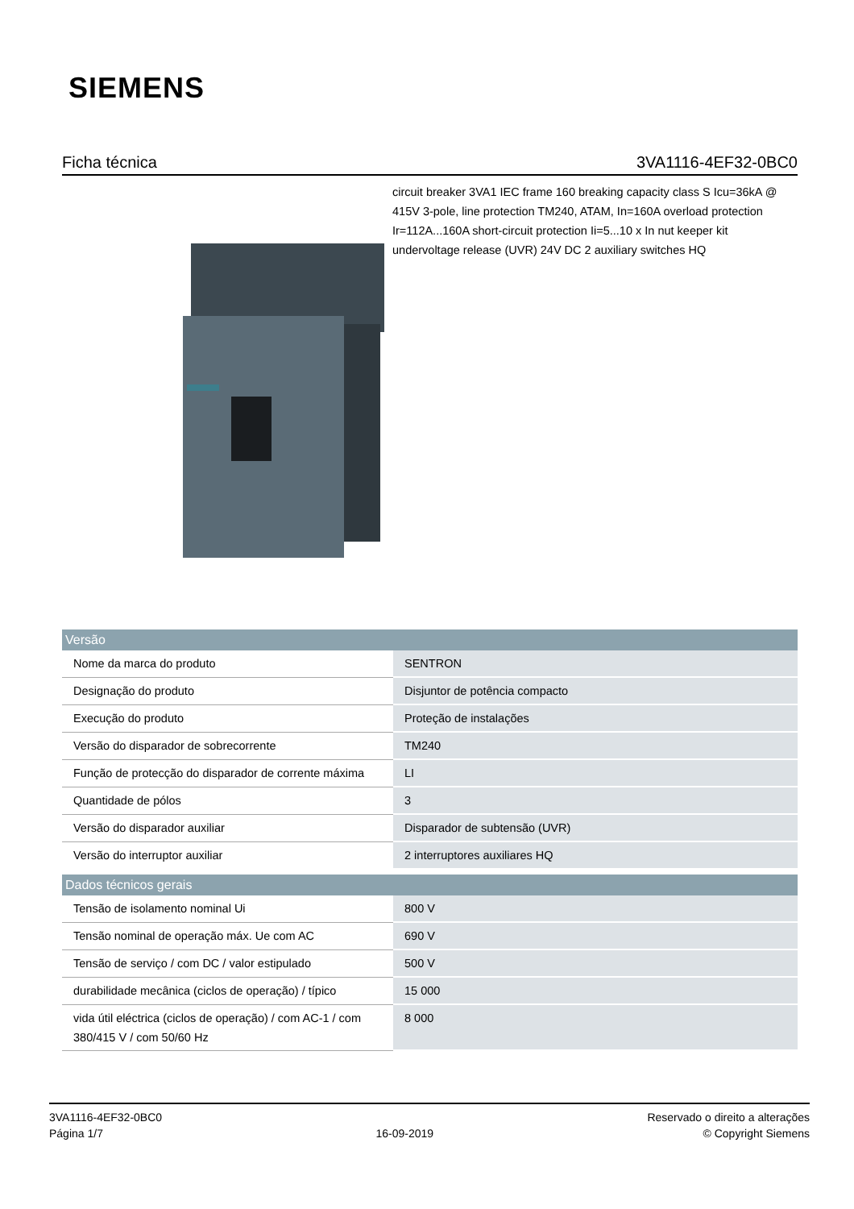SIEMENS
Ficha técnica 3VA1116-4EF32-0BC0
circuit breaker 3VA1 IEC frame 160 breaking capacity class S Icu=36kA @ 415V 3-pole, line protection TM240, ATAM, In=160A overload protection Ir=112A...160A short-circuit protection Ii=5...10 x In nut keeper kit undervoltage release (UVR) 24V DC 2 auxiliary switches HQ
| Versão | |
| --- | --- |
| Nome da marca do produto | SENTRON |
| Designação do produto | Disjuntor de potência compacto |
| Execução do produto | Proteção de instalações |
| Versão do disparador de sobrecorrente | TM240 |
| Função de protecção do disparador de corrente máxima | LI |
| Quantidade de pólos | 3 |
| Versão do disparador auxiliar | Disparador de subtensão (UVR) |
| Versão do interruptor auxiliar | 2 interruptores auxiliares HQ |
| Dados técnicos gerais | |
| Tensão de isolamento nominal Ui | 800 V |
| Tensão nominal de operação máx. Ue com AC | 690 V |
| Tensão de serviço / com DC / valor estipulado | 500 V |
| durabilidade mecânica (ciclos de operação) / típico | 15 000 |
| vida útil eléctrica (ciclos de operação) / com AC-1 / com 380/415 V / com 50/60 Hz | 8 000 |
3VA1116-4EF32-0BC0
Página 1/7
16-09-2019
Reservado o direito a alterações
© Copyright Siemens